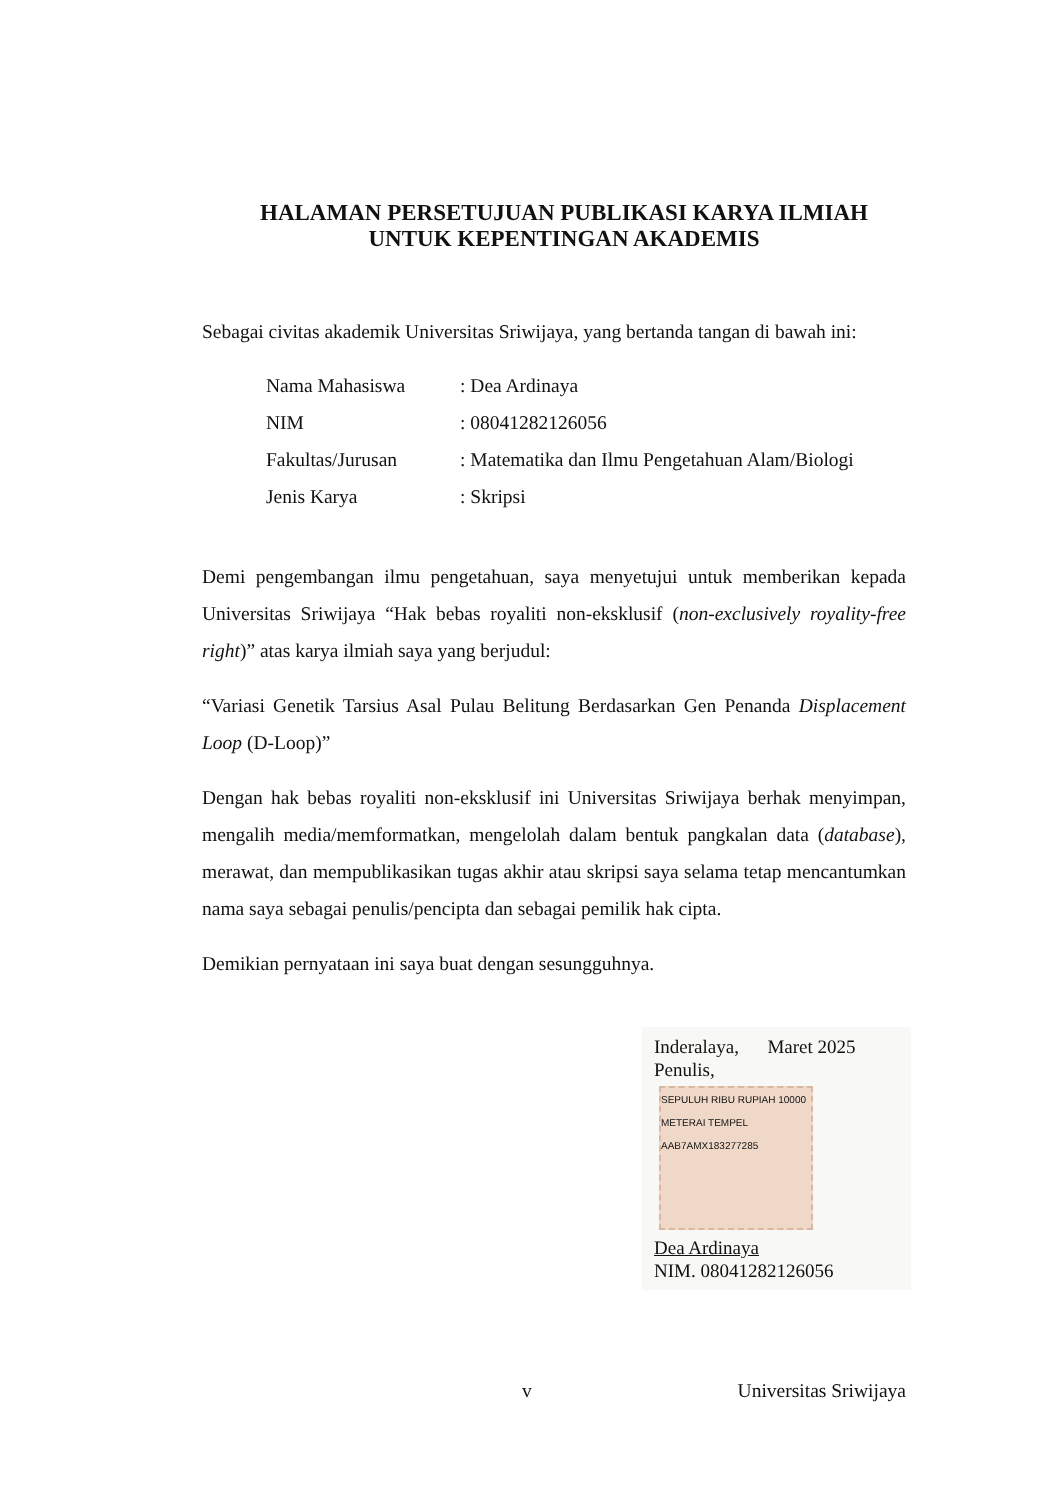HALAMAN PERSETUJUAN PUBLIKASI KARYA ILMIAH
UNTUK KEPENTINGAN AKADEMIS
Sebagai civitas akademik Universitas Sriwijaya, yang bertanda tangan di bawah ini:
| Nama Mahasiswa | : Dea Ardinaya |
| NIM | : 08041282126056 |
| Fakultas/Jurusan | : Matematika dan Ilmu Pengetahuan Alam/Biologi |
| Jenis Karya | : Skripsi |
Demi pengembangan ilmu pengetahuan, saya menyetujui untuk memberikan kepada Universitas Sriwijaya “Hak bebas royaliti non-eksklusif (non-exclusively royality-free right)” atas karya ilmiah saya yang berjudul:
“Variasi Genetik Tarsius Asal Pulau Belitung Berdasarkan Gen Penanda Displacement Loop (D-Loop)”
Dengan hak bebas royaliti non-eksklusif ini Universitas Sriwijaya berhak menyimpan, mengalih media/memformatkan, mengelolah dalam bentuk pangkalan data (database), merawat, dan mempublikasikan tugas akhir atau skripsi saya selama tetap mencantumkan nama saya sebagai penulis/pencipta dan sebagai pemilik hak cipta.
Demikian pernyataan ini saya buat dengan sesungguhnya.
Inderalaya, Maret 2025
Penulis,
SEPULUH RIBU RUPIAH 10000 METERAI TEMPEL AAB7AMX183277285
Dea Ardinaya
NIM. 08041282126056
v Universitas Sriwijaya